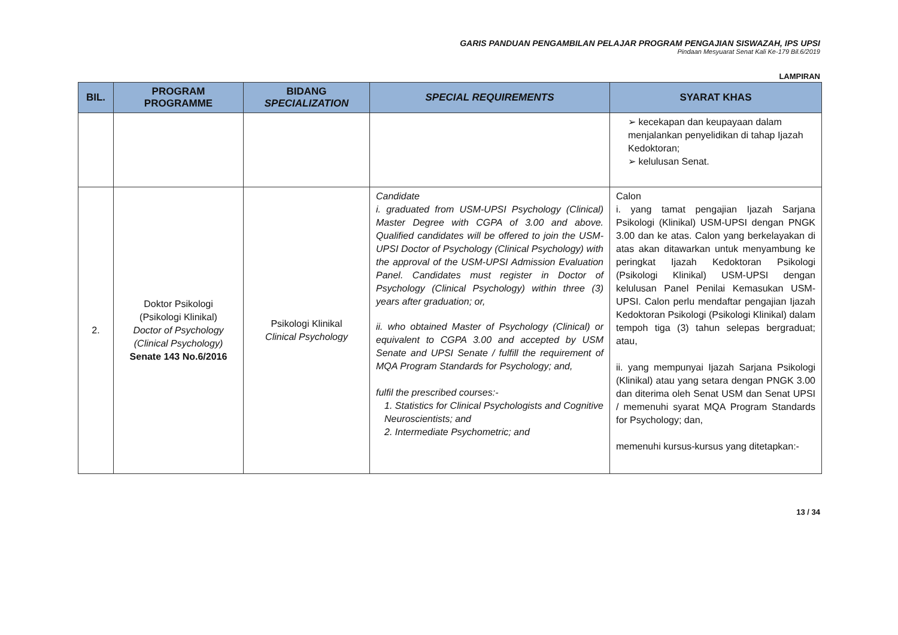GARIS PANDUAN PENGAMBILAN PELAJAR PROGRAM PENGAJIAN SISWAZAH, IPS UPSI
Pindaan Mesyuarat Senat Kali Ke-179 Bil.6/2019
LAMPIRAN
| BIL. | PROGRAM PROGRAMME | BIDANG SPECIALIZATION | SPECIAL REQUIREMENTS | SYARAT KHAS |
| --- | --- | --- | --- | --- |
| | | | | ➢ kecekapan dan keupayaan dalam menjalankan penyelidikan di tahap Ijazah Kedoktoran; ➢ kelulusan Senat. |
| 2. | Doktor Psikologi (Psikologi Klinikal) Doctor of Psychology (Clinical Psychology) Senate 143 No.6/2016 | Psikologi Klinikal Clinical Psychology | Candidate i. graduated from USM-UPSI Psychology (Clinical) Master Degree with CGPA of 3.00 and above. Qualified candidates will be offered to join the USM-UPSI Doctor of Psychology (Clinical Psychology) with the approval of the USM-UPSI Admission Evaluation Panel. Candidates must register in Doctor of Psychology (Clinical Psychology) within three (3) years after graduation; or, ii. who obtained Master of Psychology (Clinical) or equivalent to CGPA 3.00 and accepted by USM Senate and UPSI Senate / fulfill the requirement of MQA Program Standards for Psychology; and, fulfil the prescribed courses:- 1. Statistics for Clinical Psychologists and Cognitive Neuroscientists; and 2. Intermediate Psychometric; and | Calon i. yang tamat pengajian Ijazah Sarjana Psikologi (Klinikal) USM-UPSI dengan PNGK 3.00 dan ke atas. Calon yang berkelayakan di atas akan ditawarkan untuk menyambung ke peringkat Ijazah Kedoktoran Psikologi (Psikologi Klinikal) USM-UPSI dengan kelulusan Panel Penilai Kemasukan USM-UPSI. Calon perlu mendaftar pengajian Ijazah Kedoktoran Psikologi (Psikologi Klinikal) dalam tempoh tiga (3) tahun selepas bergraduat; atau, ii. yang mempunyai Ijazah Sarjana Psikologi (Klinikal) atau yang setara dengan PNGK 3.00 dan diterima oleh Senat USM dan Senat UPSI / memenuhi syarat MQA Program Standards for Psychology; dan, memenuhi kursus-kursus yang ditetapkan:- |
13 / 34